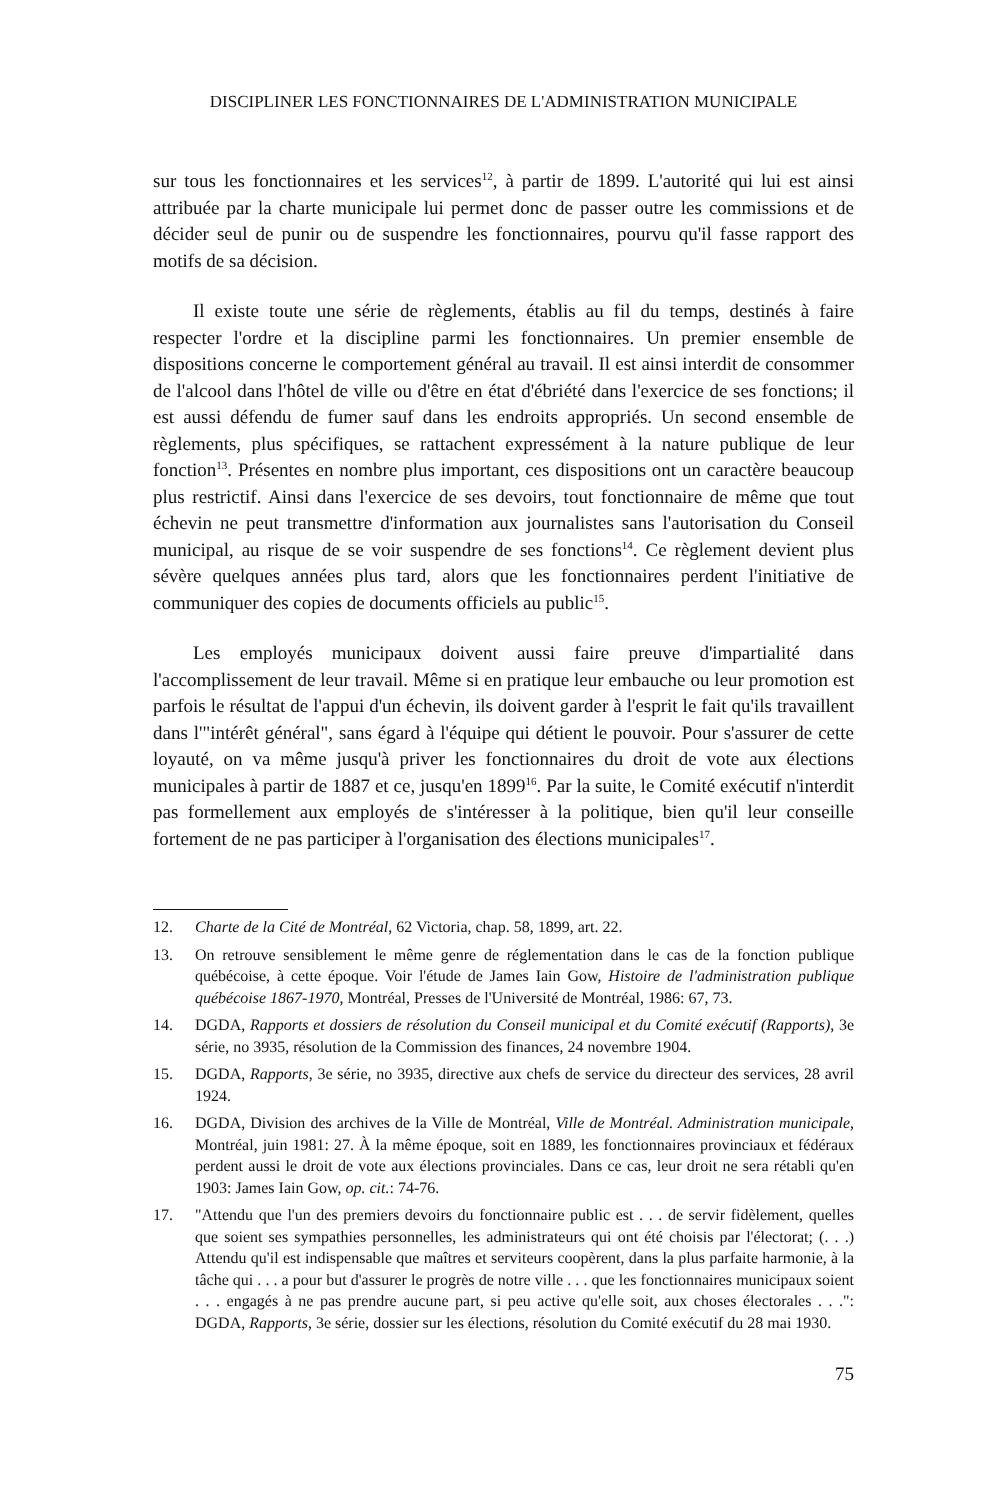DISCIPLINER LES FONCTIONNAIRES DE L'ADMINISTRATION MUNICIPALE
sur tous les fonctionnaires et les services<sup>12</sup>, à partir de 1899. L'autorité qui lui est ainsi attribuée par la charte municipale lui permet donc de passer outre les commissions et de décider seul de punir ou de suspendre les fonctionnaires, pourvu qu'il fasse rapport des motifs de sa décision.
Il existe toute une série de règlements, établis au fil du temps, destinés à faire respecter l'ordre et la discipline parmi les fonctionnaires. Un premier ensemble de dispositions concerne le comportement général au travail. Il est ainsi interdit de consommer de l'alcool dans l'hôtel de ville ou d'être en état d'ébriété dans l'exercice de ses fonctions; il est aussi défendu de fumer sauf dans les endroits appropriés. Un second ensemble de règlements, plus spécifiques, se rattachent expressément à la nature publique de leur fonction<sup>13</sup>. Présentes en nombre plus important, ces dispositions ont un caractère beaucoup plus restrictif. Ainsi dans l'exercice de ses devoirs, tout fonctionnaire de même que tout échevin ne peut transmettre d'information aux journalistes sans l'autorisation du Conseil municipal, au risque de se voir suspendre de ses fonctions<sup>14</sup>. Ce règlement devient plus sévère quelques années plus tard, alors que les fonctionnaires perdent l'initiative de communiquer des copies de documents officiels au public<sup>15</sup>.
Les employés municipaux doivent aussi faire preuve d'impartialité dans l'accomplissement de leur travail. Même si en pratique leur embauche ou leur promotion est parfois le résultat de l'appui d'un échevin, ils doivent garder à l'esprit le fait qu'ils travaillent dans l'"intérêt général", sans égard à l'équipe qui détient le pouvoir. Pour s'assurer de cette loyauté, on va même jusqu'à priver les fonctionnaires du droit de vote aux élections municipales à partir de 1887 et ce, jusqu'en 1899<sup>16</sup>. Par la suite, le Comité exécutif n'interdit pas formellement aux employés de s'intéresser à la politique, bien qu'il leur conseille fortement de ne pas participer à l'organisation des élections municipales<sup>17</sup>.
12. Charte de la Cité de Montréal, 62 Victoria, chap. 58, 1899, art. 22.
13. On retrouve sensiblement le même genre de réglementation dans le cas de la fonction publique québécoise, à cette époque. Voir l'étude de James Iain Gow, Histoire de l'administration publique québécoise 1867-1970, Montréal, Presses de l'Université de Montréal, 1986: 67, 73.
14. DGDA, Rapports et dossiers de résolution du Conseil municipal et du Comité exécutif (Rapports), 3e série, no 3935, résolution de la Commission des finances, 24 novembre 1904.
15. DGDA, Rapports, 3e série, no 3935, directive aux chefs de service du directeur des services, 28 avril 1924.
16. DGDA, Division des archives de la Ville de Montréal, Ville de Montréal. Administration municipale, Montréal, juin 1981: 27. À la même époque, soit en 1889, les fonctionnaires provinciaux et fédéraux perdent aussi le droit de vote aux élections provinciales. Dans ce cas, leur droit ne sera rétabli qu'en 1903: James Iain Gow, op. cit.: 74-76.
17. "Attendu que l'un des premiers devoirs du fonctionnaire public est . . . de servir fidèlement, quelles que soient ses sympathies personnelles, les administrateurs qui ont été choisis par l'électorat; (. . .) Attendu qu'il est indispensable que maîtres et serviteurs coopèrent, dans la plus parfaite harmonie, à la tâche qui . . . a pour but d'assurer le progrès de notre ville . . . que les fonctionnaires municipaux soient . . . engagés à ne pas prendre aucune part, si peu active qu'elle soit, aux choses électorales . . .": DGDA, Rapports, 3e série, dossier sur les élections, résolution du Comité exécutif du 28 mai 1930.
75